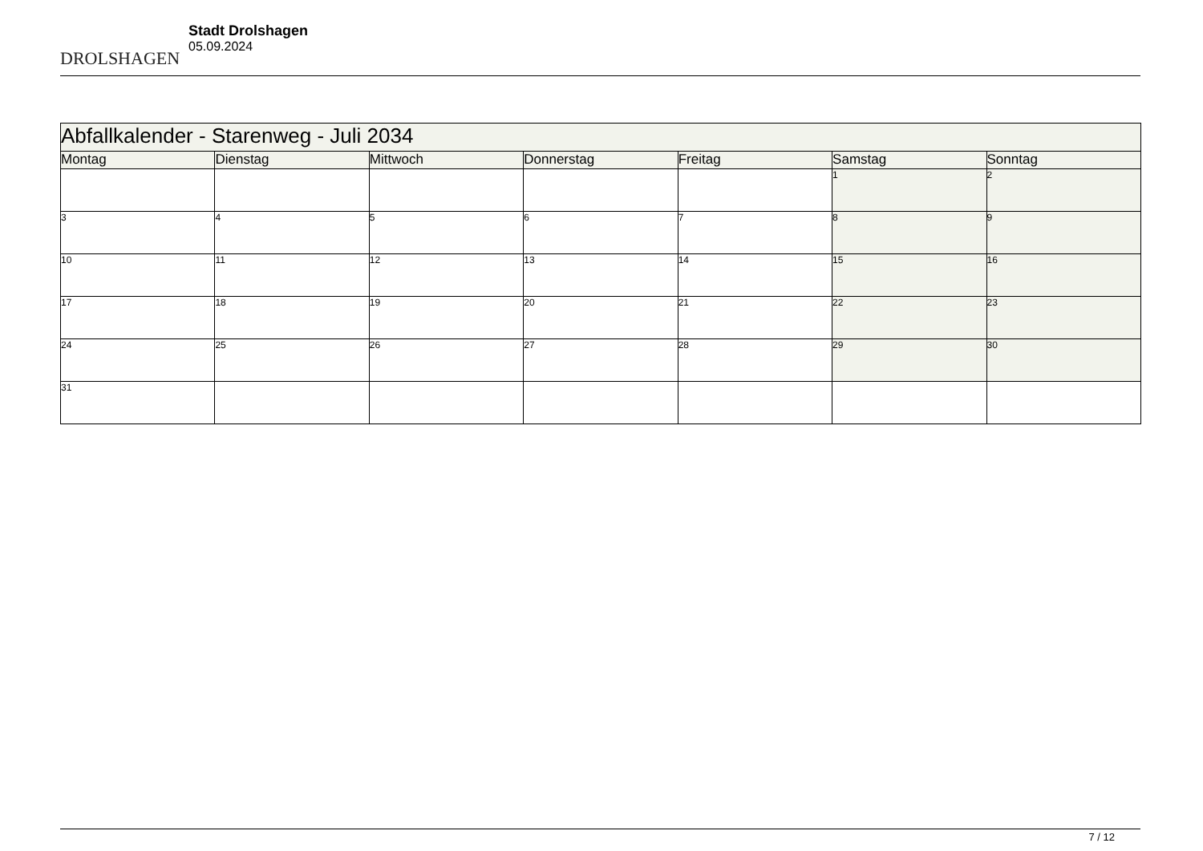DROLSHAGEN
Stadt Drolshagen
05.09.2024
| Abfallkalender - Starenweg - Juli 2034 | | | | | | |
| Montag | Dienstag | Mittwoch | Donnerstag | Freitag | Samstag | Sonntag |
| | | | | | 1 | 2 |
| 3 | 4 | 5 | 6 | 7 | 8 | 9 |
| 10 | 11 | 12 | 13 | 14 | 15 | 16 |
| 17 | 18 | 19 | 20 | 21 | 22 | 23 |
| 24 | 25 | 26 | 27 | 28 | 29 | 30 |
| 31 | | | | | | |
7 / 12